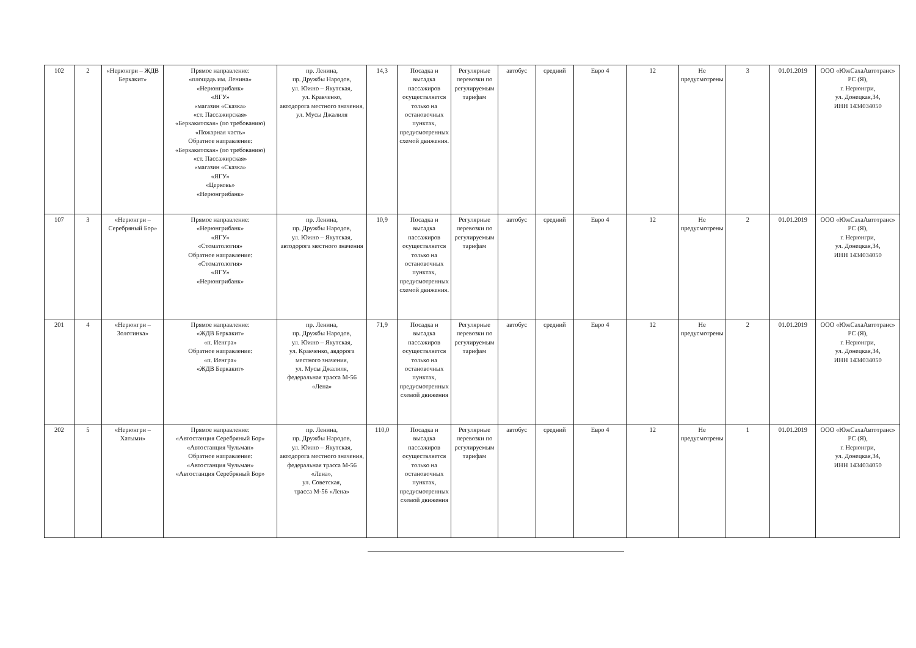| 102 | 2 | «Нерюнгри – ЖДВ Беркакит» | Прямое направление: «площадь им. Ленина» «Нерюнгрибанк» «ЯГУ» «магазин «Сказка» «ст. Пассажирская» «Беркакитская» (по требованию) «Пожарная часть» Обратное направление: «Беркакитская» (по требованию) «ст. Пассажирская» «магазин «Сказка» «ЯГУ» «Церковь» «Нерюнгрибанк» | пр. Ленина, пр. Дружбы Народов, ул. Южно – Якутская, ул. Кравченко, автодорога местного значения, ул. Мусы Джалиля | 14,3 | Посадка и высадка пассажиров осуществляется только на остановочных пунктах, предусмотренных схемой движения. | Регулярные перевозки по регулируемым тарифам | автобус | средний | Евро 4 | 12 | Не предусмотрены | 3 | 01.01.2019 | ООО «ЮжСахаАвтотранс» РС (Я), г. Нерюнгри, ул. Донецкая,34, ИНН 1434034050 |
| 107 | 3 | «Нерюнгри – Серебряный Бор» | Прямое направление: «Нерюнгрибанк» «ЯГУ» «Стоматология» Обратное направление: «Стоматология» «ЯГУ» «Нерюнгрибанк» | пр. Ленина, пр. Дружбы Народов, ул. Южно – Якутская, автодорога местного значения | 10,9 | Посадка и высадка пассажиров осуществляется только на остановочных пунктах, предусмотренных схемой движения. | Регулярные перевозки по регулируемым тарифам | автобус | средний | Евро 4 | 12 | Не предусмотрены | 2 | 01.01.2019 | ООО «ЮжСахаАвтотранс» РС (Я), г. Нерюнгри, ул. Донецкая,34, ИНН 1434034050 |
| 201 | 4 | «Нерюнгри – Золотинка» | Прямое направление: «ЖДВ Беркакит» «п. Иенгра» Обратное направление: «п. Иенгра» «ЖДВ Беркакит» | пр. Ленина, пр. Дружбы Народов, ул. Южно – Якутская, ул. Кравченко, авдорога местного значения, ул. Мусы Джалиля, федеральная трасса М-56 «Лена» | 71,9 | Посадка и высадка пассажиров осуществляется только на остановочных пунктах, предусмотренных схемой движения | Регулярные перевозки по регулируемым тарифам | автобус | средний | Евро 4 | 12 | Не предусмотрены | 2 | 01.01.2019 | ООО «ЮжСахаАвтотранс» РС (Я), г. Нерюнгри, ул. Донецкая,34, ИНН 1434034050 |
| 202 | 5 | «Нерюнгри – Хатыми» | Прямое направление: «Автостанция Серебряный Бор» «Автостанция Чульман» Обратное направление: «Автостанция Чульман» «Автостанция Серебряный Бор» | пр. Ленина, пр. Дружбы Народов, ул. Южно – Якутская, автодорога местного значения, федеральная трасса М-56 «Лена», ул. Советская, трасса М-56 «Лена» | 110,0 | Посадка и высадка пассажиров осуществляется только на остановочных пунктах, предусмотренных схемой движения | Регулярные перевозки по регулируемым тарифам | автобус | средний | Евро 4 | 12 | Не предусмотрены | 1 | 01.01.2019 | ООО «ЮжСахаАвтотранс» РС (Я), г. Нерюнгри, ул. Донецкая,34, ИНН 1434034050 |